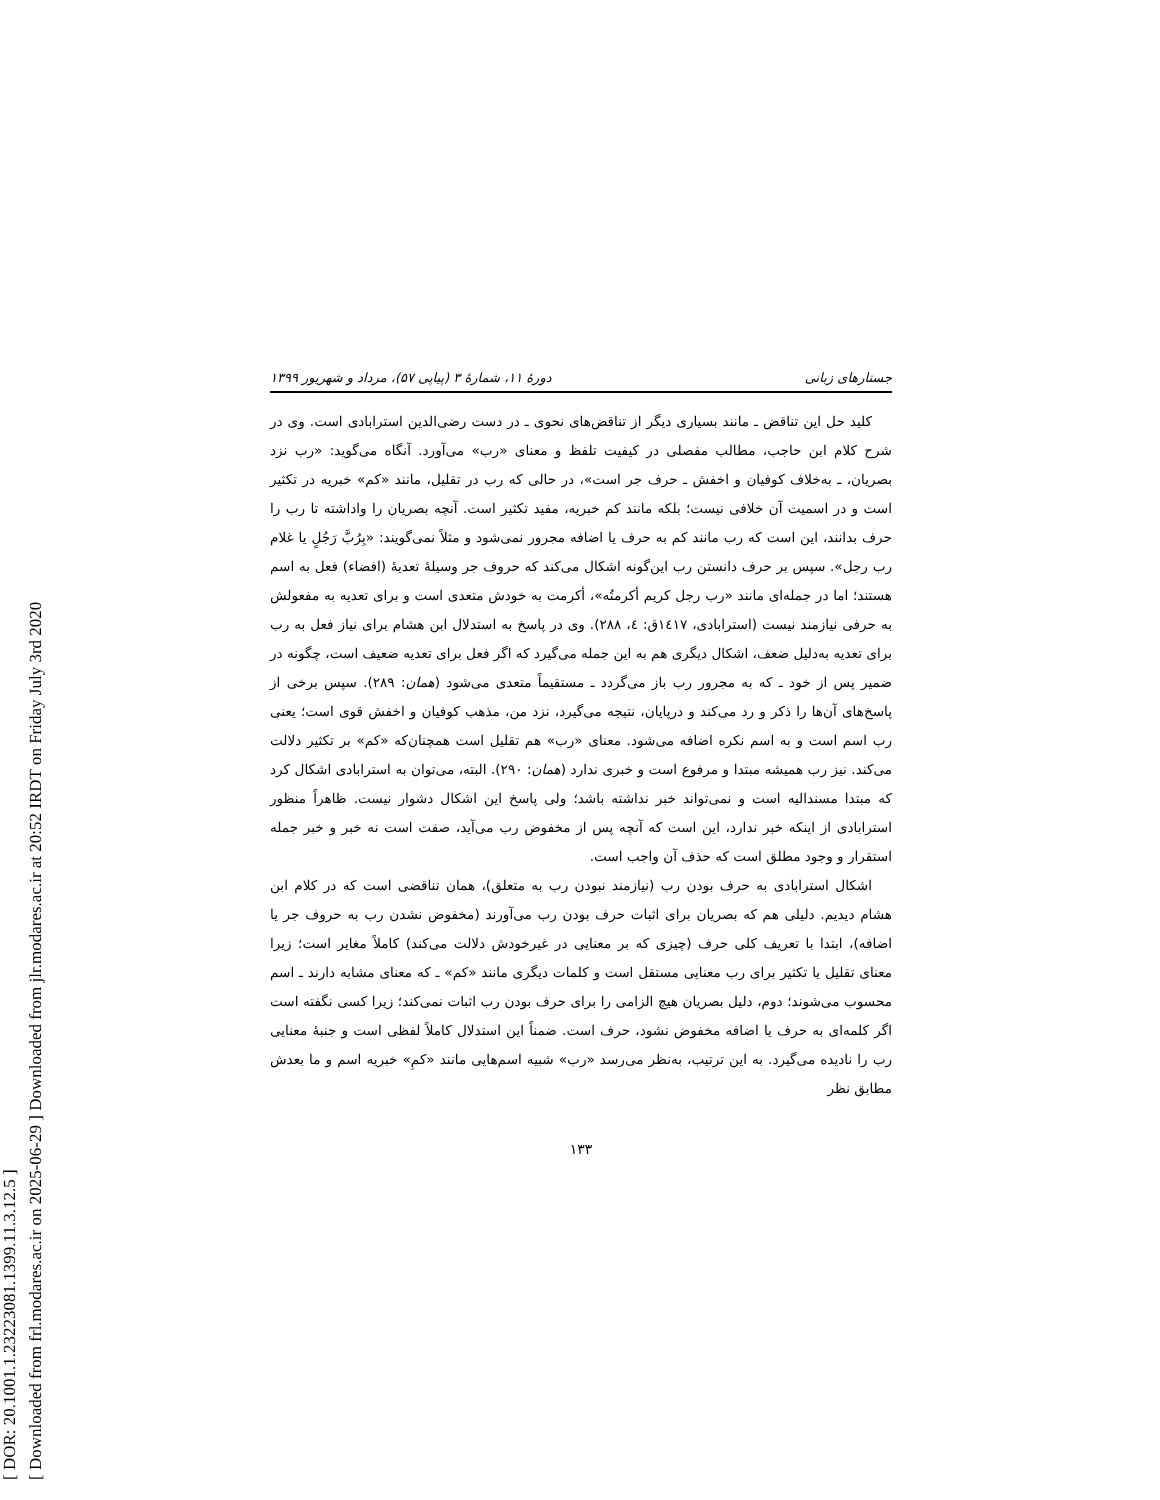[ DOR: 20.1001.1.23223081.1399.11.3.12.5 ]
[ Downloaded from frl.modares.ac.ir on 2025-06-29 ] Downloaded from jlr.modares.ac.ir at 20:52 IRDT on Friday July 3rd 2020
جستارهای زبانی دورهٔ ۱۱، شمارهٔ ۳ (پیاپی ۵۷)، مرداد و شهریور ۱۳۹۹
کلید حل این تناقض ـ مانند بسیاری دیگر از تناقض‌های نحوی ـ در دست رضی‌الدین استرابادی است. وی در شرح کلام ابن حاجب، مطالب مفصلی در کیفیت تلفظ و معنای «رب» می‌آورد. آنگاه می‌گوید: «رب نزد بصریان، ـ به‌خلاف کوفیان و اخفش ـ حرف جر است»، در حالی که رب در تقلیل، مانند «کم» خبریه در تکثیر است و در اسمیت آن خلافی نیست؛ بلکه مانند کم خبریه، مفید تکثیر است. آنچه بصریان را واداشته تا رب را حرف بدانند، این است که رب مانند کم به حرف یا اضافه مجرور نمی‌شود و مثلاً نمی‌گویند: «بِرُبَّ رَجُلٍ یا غلام رب رجل». سپس بر حرف دانستن رب این‌گونه اشکال می‌کند که حروف جر وسیلهٔ تعدیهٔ (افضاء) فعل به اسم هستند؛ اما در جمله‌ای مانند «رب رجل کریم أکرمتُه»، أکرمت به خودش متعدی است و برای تعدیه به مفعولش به حرفی نیازمند نیست (استرابادی، ۱٤۱۷ق: ٤، ۲۸۸). وی در پاسخ به استدلال ابن هشام برای نیاز فعل به رب برای تعدیه به‌دلیل ضعف، اشکال دیگری هم به این جمله می‌گیرد که اگر فعل برای تعدیه ضعیف است، چگونه در ضمیر پس از خود ـ که به مجرور رب باز می‌گردد ـ مستقیماً متعدی می‌شود (همان: ۲۸۹). سپس برخی از پاسخ‌های آن‌ها را ذکر و رد می‌کند و در‌پایان، نتیجه می‌گیرد، نزد من، مذهب کوفیان و اخفش قوی است؛ یعنی رب اسم است و به اسم نکره اضافه می‌شود. معنای «رب» هم تقلیل است همچنان‌که «کم» بر تکثیر دلالت می‌کند. نیز رب همیشه مبتدا و مرفوع است و خبری ندارد (همان: ۲۹۰). البته، می‌توان به استرابادی اشکال کرد که مبتدا مسندالیه است و نمی‌تواند خبر نداشته باشد؛ ولی پاسخ این اشکال دشوار نیست. ظاهراً منظور استرابادی از اینکه خبر ندارد، این است که آنچه پس از مخفوض رب می‌آید، صفت است نه خبر و خبر جمله استقرار و وجود مطلق است که حذف آن واجب است.
اشکال استرابادی به حرف بودن رب (نیازمند نبودن رب به متعلق)، همان تناقضی است که در کلام ابن هشام دیدیم. دلیلی هم که بصریان برای اثبات حرف بودن رب می‌آورند (مخفوض نشدن رب به حروف جر یا اضافه)، ابتدا با تعریف کلی حرف (چیزی که بر معنایی در غیرخودش دلالت می‌کند) کاملاً مغایر است؛ زیرا معنای تقلیل یا تکثیر برای رب معنایی مستقل است و کلمات دیگری مانند «کم» ـ که معنای مشابه دارند ـ اسم محسوب می‌شوند؛ دوم، دلیل بصریان هیچ الزامی را برای حرف بودن رب اثبات نمی‌کند؛ زیرا کسی نگفته است اگر کلمه‌ای به حرف یا اضافه مخفوض نشود، حرف است. ضمناً این استدلال کاملاً لفظی است و جنبهٔ معنایی رب را نادیده می‌گیرد. به این ترتیب، به‌نظر می‌رسد «رب» شبیه اسم‌هایی مانند «کمِ» خبریه اسم و ما بعدش مطابق نظر
۱۳۳